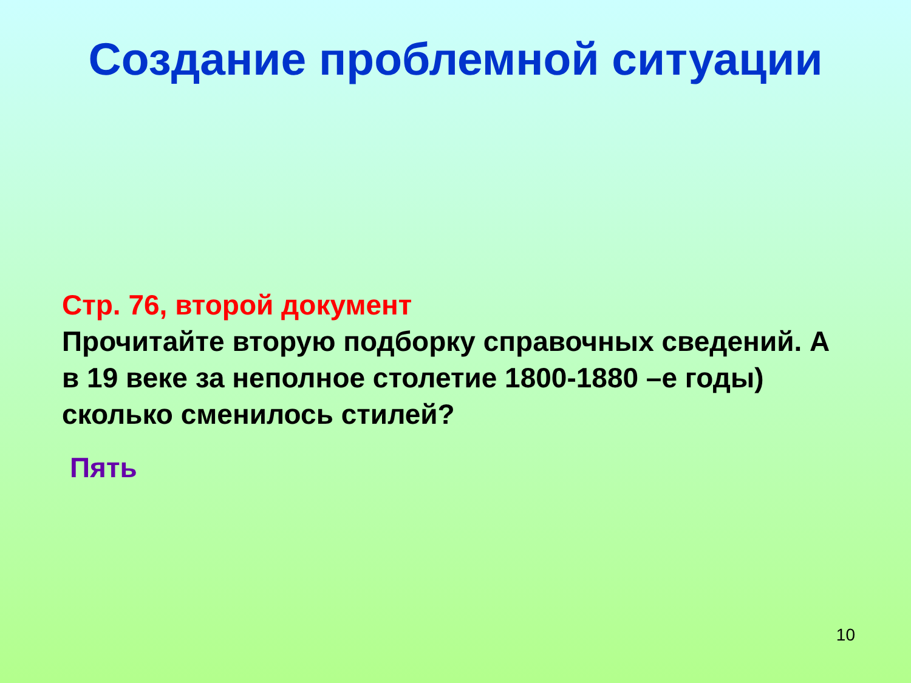Создание проблемной ситуации
Стр. 76, второй документ
Прочитайте вторую подборку справочных сведений. А в 19 веке за неполное столетие 1800-1880 –е годы) сколько сменилось стилей?
Пять
10